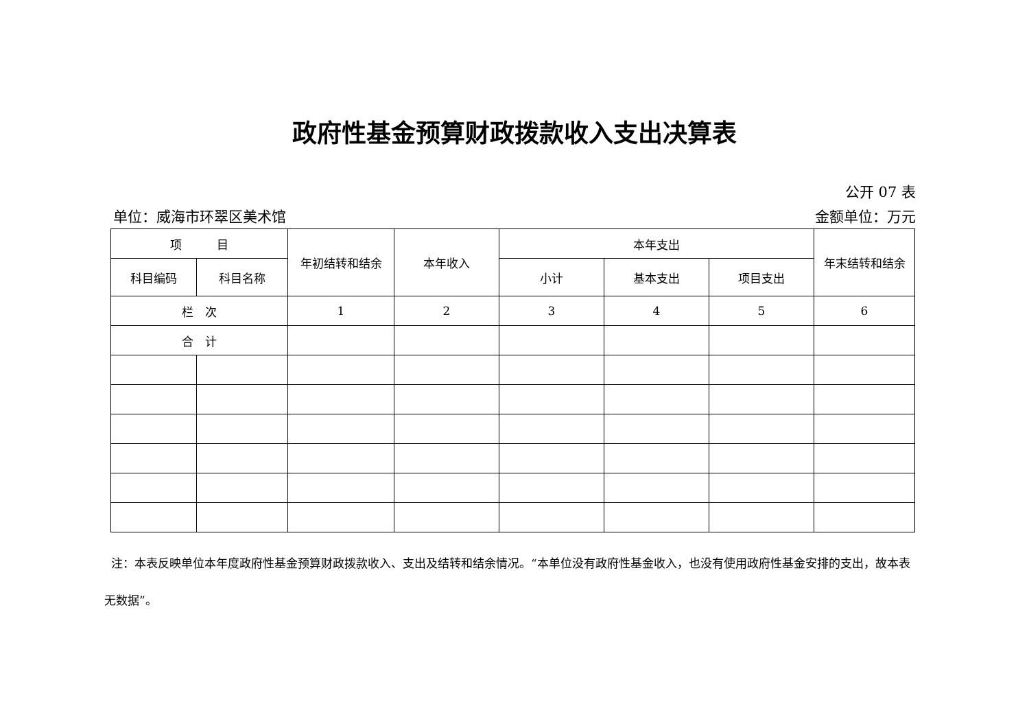政府性基金预算财政拨款收入支出决算表
公开 07 表
单位：威海市环翠区美术馆 金额单位：万元
| 项 目 | | 年初结转和结余 | 本年收入 | 本年支出 | | | 年末结转和结余 |
| --- | --- | --- | --- | --- | --- | --- | --- |
| 科目编码 | 科目名称 | | | 小计 | 基本支出 | 项目支出 | |
| 栏 次 | | 1 | 2 | 3 | 4 | 5 | 6 |
| 合 计 | | | | | | | |
注：本表反映单位本年度政府性基金预算财政拨款收入、支出及结转和结余情况。“本单位没有政府性基金收入，也没有使用政府性基金安排的支出，故本表无数据”。